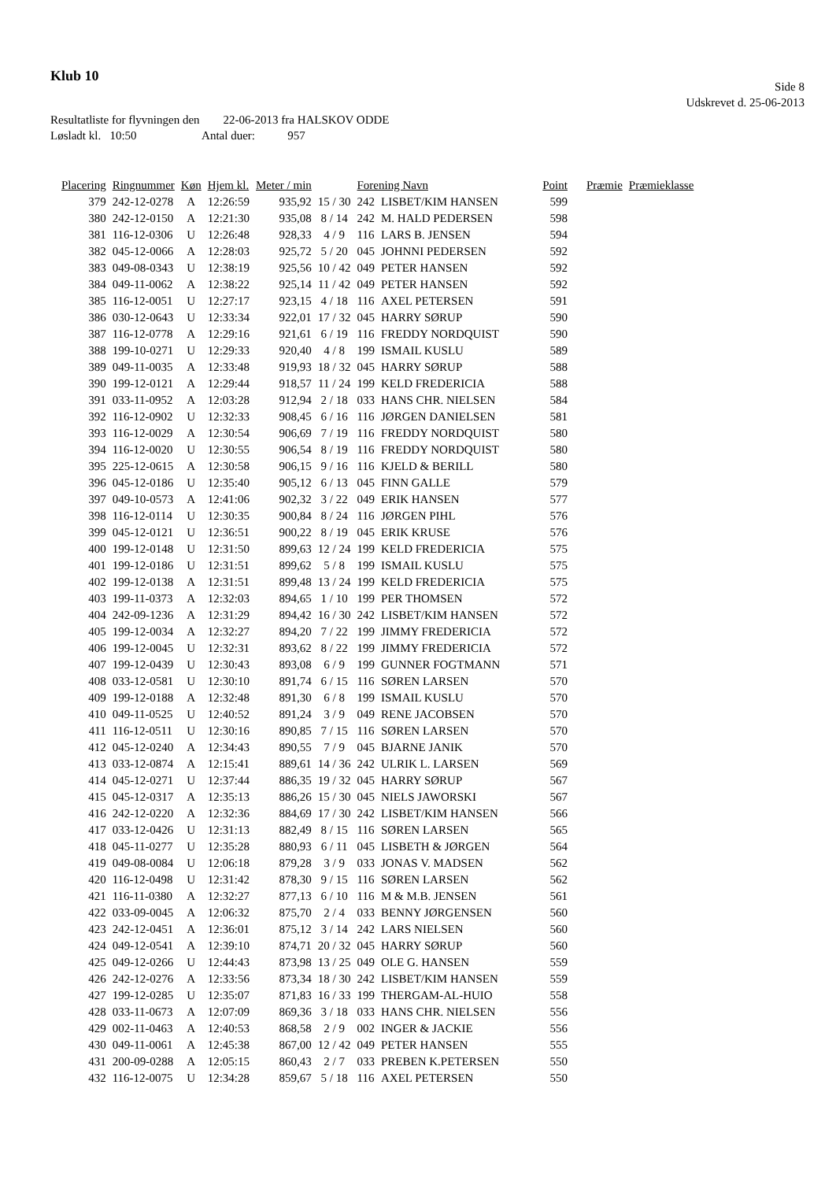Klub 10
Side 8
Udskrevet d. 25-06-2013
Resultatliste for flyvningen den 22-06-2013 fra HALSKOV ODDE
Løsladt kl. 10:50 Antal duer: 957
| Placering | Ringnummer | Køn | Hjem kl. | Meter / min | | Forening Navn | | Point | Præmie | Præmieklasse |
| --- | --- | --- | --- | --- | --- | --- | --- | --- | --- | --- |
| 379 | 242-12-0278 | A | 12:26:59 | 935,92 | 15 / 30 | 242 | LISBET/KIM HANSEN | 599 | | |
| 380 | 242-12-0150 | A | 12:21:30 | 935,08 | 8 / 14 | 242 | M. HALD PEDERSEN | 598 | | |
| 381 | 116-12-0306 | U | 12:26:48 | 928,33 | 4 / 9 | 116 | LARS B. JENSEN | 594 | | |
| 382 | 045-12-0066 | A | 12:28:03 | 925,72 | 5 / 20 | 045 | JOHNNI PEDERSEN | 592 | | |
| 383 | 049-08-0343 | U | 12:38:19 | 925,56 | 10 / 42 | 049 | PETER HANSEN | 592 | | |
| 384 | 049-11-0062 | A | 12:38:22 | 925,14 | 11 / 42 | 049 | PETER HANSEN | 592 | | |
| 385 | 116-12-0051 | U | 12:27:17 | 923,15 | 4 / 18 | 116 | AXEL PETERSEN | 591 | | |
| 386 | 030-12-0643 | U | 12:33:34 | 922,01 | 17 / 32 | 045 | HARRY SØRUP | 590 | | |
| 387 | 116-12-0778 | A | 12:29:16 | 921,61 | 6 / 19 | 116 | FREDDY NORDQUIST | 590 | | |
| 388 | 199-10-0271 | U | 12:29:33 | 920,40 | 4 / 8 | 199 | ISMAIL KUSLU | 589 | | |
| 389 | 049-11-0035 | A | 12:33:48 | 919,93 | 18 / 32 | 045 | HARRY SØRUP | 588 | | |
| 390 | 199-12-0121 | A | 12:29:44 | 918,57 | 11 / 24 | 199 | KELD FREDERICIA | 588 | | |
| 391 | 033-11-0952 | A | 12:03:28 | 912,94 | 2 / 18 | 033 | HANS CHR. NIELSEN | 584 | | |
| 392 | 116-12-0902 | U | 12:32:33 | 908,45 | 6 / 16 | 116 | JØRGEN DANIELSEN | 581 | | |
| 393 | 116-12-0029 | A | 12:30:54 | 906,69 | 7 / 19 | 116 | FREDDY NORDQUIST | 580 | | |
| 394 | 116-12-0020 | U | 12:30:55 | 906,54 | 8 / 19 | 116 | FREDDY NORDQUIST | 580 | | |
| 395 | 225-12-0615 | A | 12:30:58 | 906,15 | 9 / 16 | 116 | KJELD & BERILL | 580 | | |
| 396 | 045-12-0186 | U | 12:35:40 | 905,12 | 6 / 13 | 045 | FINN GALLE | 579 | | |
| 397 | 049-10-0573 | A | 12:41:06 | 902,32 | 3 / 22 | 049 | ERIK HANSEN | 577 | | |
| 398 | 116-12-0114 | U | 12:30:35 | 900,84 | 8 / 24 | 116 | JØRGEN PIHL | 576 | | |
| 399 | 045-12-0121 | U | 12:36:51 | 900,22 | 8 / 19 | 045 | ERIK KRUSE | 576 | | |
| 400 | 199-12-0148 | U | 12:31:50 | 899,63 | 12 / 24 | 199 | KELD FREDERICIA | 575 | | |
| 401 | 199-12-0186 | U | 12:31:51 | 899,62 | 5 / 8 | 199 | ISMAIL KUSLU | 575 | | |
| 402 | 199-12-0138 | A | 12:31:51 | 899,48 | 13 / 24 | 199 | KELD FREDERICIA | 575 | | |
| 403 | 199-11-0373 | A | 12:32:03 | 894,65 | 1 / 10 | 199 | PER THOMSEN | 572 | | |
| 404 | 242-09-1236 | A | 12:31:29 | 894,42 | 16 / 30 | 242 | LISBET/KIM HANSEN | 572 | | |
| 405 | 199-12-0034 | A | 12:32:27 | 894,20 | 7 / 22 | 199 | JIMMY FREDERICIA | 572 | | |
| 406 | 199-12-0045 | U | 12:32:31 | 893,62 | 8 / 22 | 199 | JIMMY FREDERICIA | 572 | | |
| 407 | 199-12-0439 | U | 12:30:43 | 893,08 | 6 / 9 | 199 | GUNNER FOGTMANN | 571 | | |
| 408 | 033-12-0581 | U | 12:30:10 | 891,74 | 6 / 15 | 116 | SØREN LARSEN | 570 | | |
| 409 | 199-12-0188 | A | 12:32:48 | 891,30 | 6 / 8 | 199 | ISMAIL KUSLU | 570 | | |
| 410 | 049-11-0525 | U | 12:40:52 | 891,24 | 3 / 9 | 049 | RENE JACOBSEN | 570 | | |
| 411 | 116-12-0511 | U | 12:30:16 | 890,85 | 7 / 15 | 116 | SØREN LARSEN | 570 | | |
| 412 | 045-12-0240 | A | 12:34:43 | 890,55 | 7 / 9 | 045 | BJARNE JANIK | 570 | | |
| 413 | 033-12-0874 | A | 12:15:41 | 889,61 | 14 / 36 | 242 | ULRIK L. LARSEN | 569 | | |
| 414 | 045-12-0271 | U | 12:37:44 | 886,35 | 19 / 32 | 045 | HARRY SØRUP | 567 | | |
| 415 | 045-12-0317 | A | 12:35:13 | 886,26 | 15 / 30 | 045 | NIELS JAWORSKI | 567 | | |
| 416 | 242-12-0220 | A | 12:32:36 | 884,69 | 17 / 30 | 242 | LISBET/KIM HANSEN | 566 | | |
| 417 | 033-12-0426 | U | 12:31:13 | 882,49 | 8 / 15 | 116 | SØREN LARSEN | 565 | | |
| 418 | 045-11-0277 | U | 12:35:28 | 880,93 | 6 / 11 | 045 | LISBETH & JØRGEN | 564 | | |
| 419 | 049-08-0084 | U | 12:06:18 | 879,28 | 3 / 9 | 033 | JONAS V. MADSEN | 562 | | |
| 420 | 116-12-0498 | U | 12:31:42 | 878,30 | 9 / 15 | 116 | SØREN LARSEN | 562 | | |
| 421 | 116-11-0380 | A | 12:32:27 | 877,13 | 6 / 10 | 116 | M & M.B. JENSEN | 561 | | |
| 422 | 033-09-0045 | A | 12:06:32 | 875,70 | 2 / 4 | 033 | BENNY JØRGENSEN | 560 | | |
| 423 | 242-12-0451 | A | 12:36:01 | 875,12 | 3 / 14 | 242 | LARS NIELSEN | 560 | | |
| 424 | 049-12-0541 | A | 12:39:10 | 874,71 | 20 / 32 | 045 | HARRY SØRUP | 560 | | |
| 425 | 049-12-0266 | U | 12:44:43 | 873,98 | 13 / 25 | 049 | OLE G. HANSEN | 559 | | |
| 426 | 242-12-0276 | A | 12:33:56 | 873,34 | 18 / 30 | 242 | LISBET/KIM HANSEN | 559 | | |
| 427 | 199-12-0285 | U | 12:35:07 | 871,83 | 16 / 33 | 199 | THERGAM-AL-HUIO | 558 | | |
| 428 | 033-11-0673 | A | 12:07:09 | 869,36 | 3 / 18 | 033 | HANS CHR. NIELSEN | 556 | | |
| 429 | 002-11-0463 | A | 12:40:53 | 868,58 | 2 / 9 | 002 | INGER & JACKIE | 556 | | |
| 430 | 049-11-0061 | A | 12:45:38 | 867,00 | 12 / 42 | 049 | PETER HANSEN | 555 | | |
| 431 | 200-09-0288 | A | 12:05:15 | 860,43 | 2 / 7 | 033 | PREBEN K.PETERSEN | 550 | | |
| 432 | 116-12-0075 | U | 12:34:28 | 859,67 | 5 / 18 | 116 | AXEL PETERSEN | 550 | | |